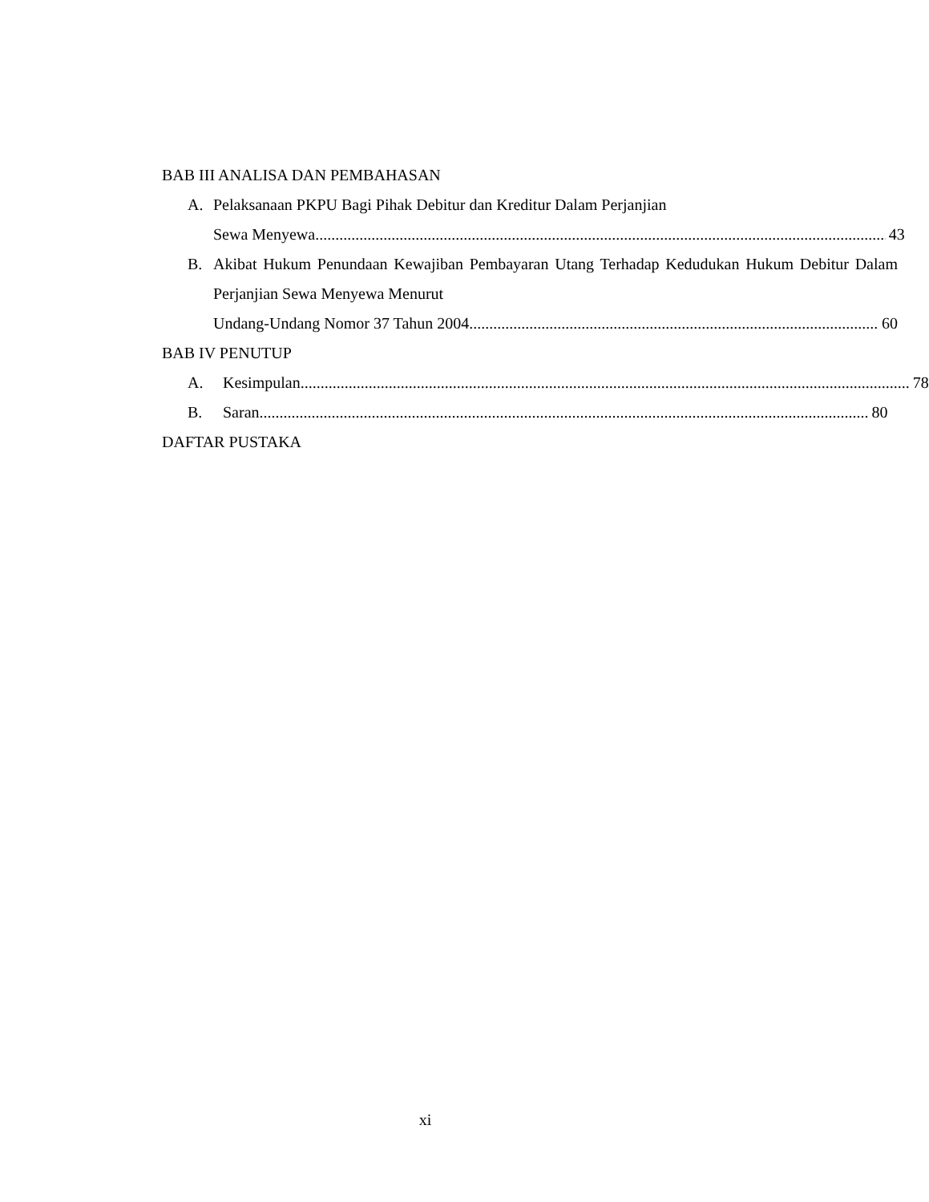BAB III ANALISA DAN PEMBAHASAN
A. Pelaksanaan PKPU Bagi Pihak Debitur dan Kreditur Dalam Perjanjian
Sewa Menyewa 43
B. Akibat Hukum Penundaan Kewajiban Pembayaran Utang Terhadap Kedudukan Hukum Debitur Dalam Perjanjian Sewa Menyewa Menurut
Undang-Undang Nomor 37 Tahun 2004 60
BAB IV PENUTUP
A. Kesimpulan 78
B. Saran 80
DAFTAR PUSTAKA
xi